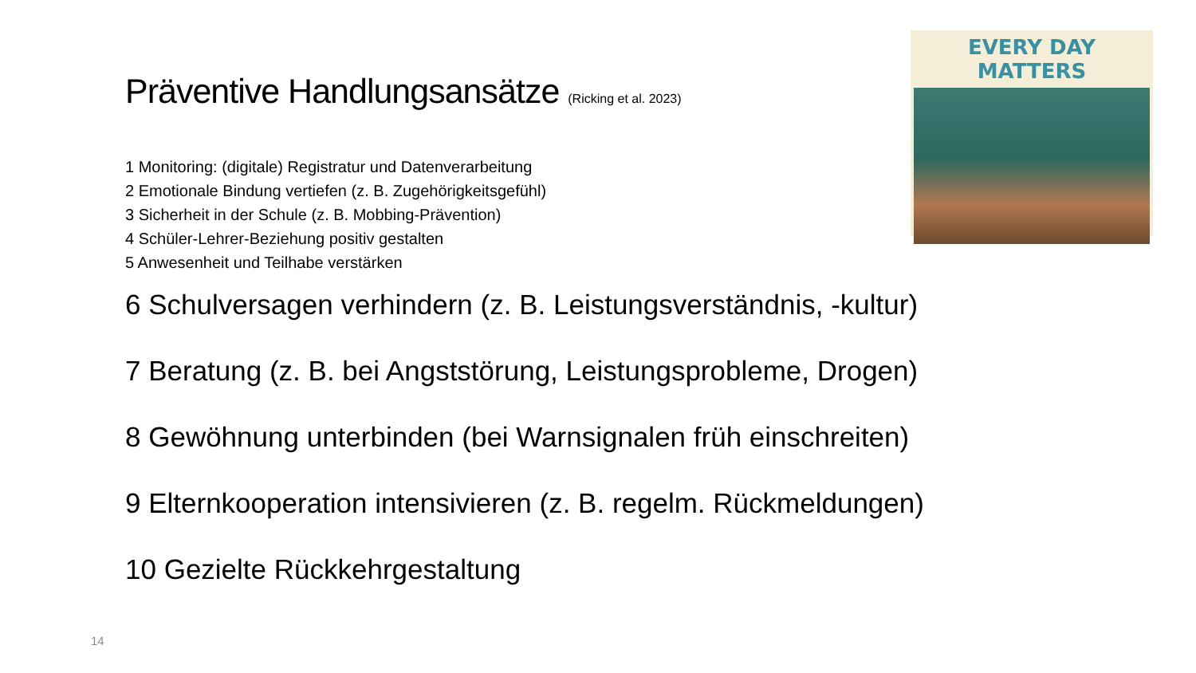EVERY DAY MATTERS
Präventive Handlungsansätze (Ricking et al. 2023)
1 Monitoring: (digitale) Registratur und Datenverarbeitung
2 Emotionale Bindung vertiefen (z. B. Zugehörigkeitsgefühl)
3 Sicherheit in der Schule (z. B. Mobbing-Prävention)
4 Schüler-Lehrer-Beziehung positiv gestalten
5 Anwesenheit und Teilhabe verstärken
6 Schulversagen verhindern (z. B. Leistungsverständnis, -kultur)
7 Beratung (z. B. bei Angststörung, Leistungsprobleme, Drogen)
8 Gewöhnung unterbinden (bei Warnsignalen früh einschreiten)
9 Elternkooperation intensivieren (z. B. regelm. Rückmeldungen)
10 Gezielte Rückkehrgestaltung
14